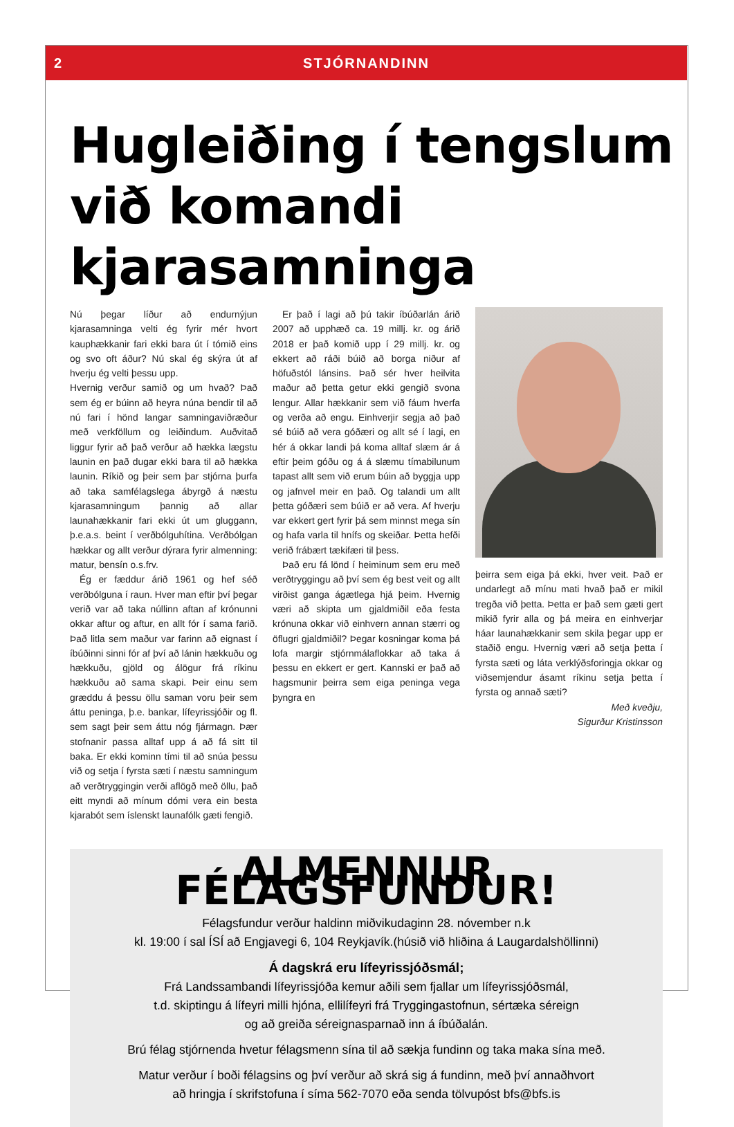2 STJÓRNANDINN
Hugleiðing í tengslum við komandi kjarasamninga
Nú þegar líður að endurnýjun kjarasamninga velti ég fyrir mér hvort kauphækkanir fari ekki bara út í tómið eins og svo oft áður? Nú skal ég skýra út af hverju ég velti þessu upp.
Hvernig verður samið og um hvað? Það sem ég er búinn að heyra núna bendir til að nú fari í hönd langar samningaviðræður með verkföllum og leiðindum. Auðvitað liggur fyrir að það verður að hækka lægstu launin en það dugar ekki bara til að hækka launin. Ríkið og þeir sem þar stjórna þurfa að taka samfélagslega ábyrgð á næstu kjarasamningum þannig að allar launahækkanir fari ekki út um gluggann, þ.e.a.s. beint í verðbólguhítina. Verðbólgan hækkar og allt verður dýrara fyrir almenning: matur, bensín o.s.frv.
Ég er fæddur árið 1961 og hef séð verðbólguna í raun. Hver man eftir því þegar verið var að taka núllinn aftan af krónunni okkar aftur og aftur, en allt fór í sama farið. Það litla sem maður var farinn að eignast í íbúðinni sinni fór af því að lánin hækkuðu og hækkuðu, gjöld og álögur frá ríkinu hækkuðu að sama skapi. Þeir einu sem græddu á þessu öllu saman voru þeir sem áttu peninga, þ.e. bankar, lífeyrissjóðir og fl. sem sagt þeir sem áttu nóg fjármagn. Þær stofnanir passa alltaf upp á að fá sitt til baka. Er ekki kominn tími til að snúa þessu við og setja í fyrsta sæti í næstu samningum að verðtryggingin verði aflögð með öllu, það eitt myndi að mínum dómi vera ein besta kjarabót sem íslenskt launafólk gæti fengið.
Er það í lagi að þú takir íbúðarlán árið 2007 að upphæð ca. 19 millj. kr. og árið 2018 er það komið upp í 29 millj. kr. og ekkert að ráði búið að borga niður af höfuðstól lánsins. Það sér hver heilvita maður að þetta getur ekki gengið svona lengur. Allar hækkanir sem við fáum hverfa og verða að engu. Einhverjir segja að það sé búið að vera góðæri og allt sé í lagi, en hér á okkar landi þá koma alltaf slæm ár á eftir þeim góðu og á á slæmu tímabilunum tapast allt sem við erum búin að byggja upp og jafnvel meir en það. Og talandi um allt þetta góðæri sem búið er að vera. Af hverju var ekkert gert fyrir þá sem minnst mega sín og hafa varla til hnífs og skeiðar. Þetta hefði verið frábært tækifæri til þess.
Það eru fá lönd í heiminum sem eru með verðtryggingu að því sem ég best veit og allt virðist ganga ágætlega hjá þeim. Hvernig væri að skipta um gjaldmiðil eða festa krónuna okkar við einhvern annan stærri og öflugri gjaldmiðil? Þegar kosningar koma þá lofa margir stjórnmálaflokkar að taka á þessu en ekkert er gert. Kannski er það að hagsmunir þeirra sem eiga peninga vega þyngra en
þeirra sem eiga þá ekki, hver veit. Það er undarlegt að mínu mati hvað það er mikil tregða við þetta. Þetta er það sem gæti gert mikið fyrir alla og þá meira en einhverjar háar launahækkanir sem skila þegar upp er staðið engu. Hvernig væri að setja þetta í fyrsta sæti og láta verklýðsforingja okkar og viðsemjendur ásamt ríkinu setja þetta í fyrsta og annað sæti?
Með kveðju,
Sigurður Kristinsson
ALMENNUR FÉLAGSFUNDUR!
Félagsfundur verður haldinn miðvikudaginn 28. nóvember n.k
kl. 19:00 í sal ÍSÍ að Engjavegi 6, 104 Reykjavík.(húsið við hliðina á Laugardalshöllinni)
Á dagskrá eru lífeyrissjóðsmál;
Frá Landssambandi lífeyrissjóða kemur aðili sem fjallar um lífeyrissjóðsmál,
t.d. skiptingu á lífeyri milli hjóna, ellilífeyri frá Tryggingastofnun, sértæka séreign
og að greiða séreignasparnað inn á íbúðalán.
Brú félag stjórnenda hvetur félagsmenn sína til að sækja fundinn og taka maka sína með.
Matur verður í boði félagsins og því verður að skrá sig á fundinn, með því annaðhvort
að hringja í skrifstofuna í síma 562-7070 eða senda tölvupóst bfs@bfs.is